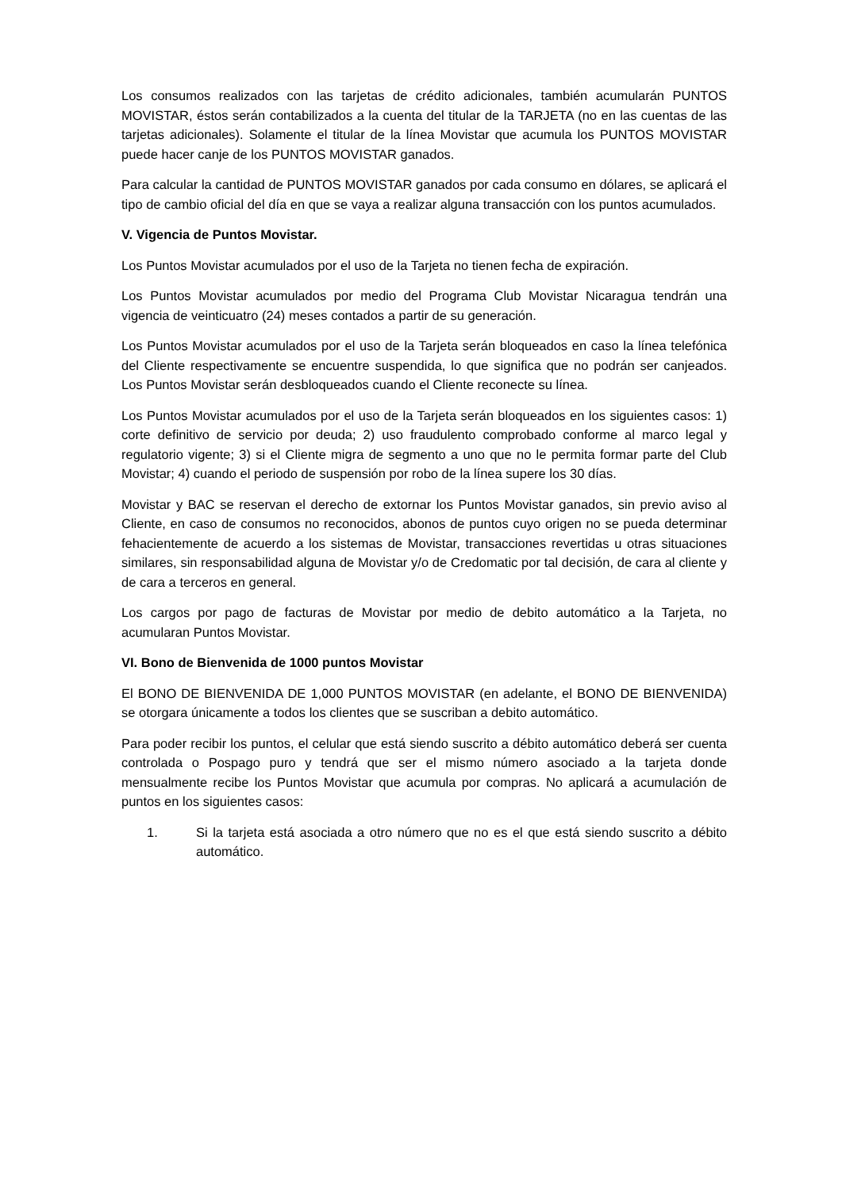Los consumos realizados con las tarjetas de crédito adicionales, también acumularán PUNTOS MOVISTAR, éstos serán contabilizados a la cuenta del titular de la TARJETA (no en las cuentas de las tarjetas adicionales). Solamente el titular de la línea Movistar que acumula los PUNTOS MOVISTAR puede hacer canje de los PUNTOS MOVISTAR ganados.
Para calcular la cantidad de PUNTOS MOVISTAR ganados por cada consumo en dólares, se aplicará el tipo de cambio oficial del día en que se vaya a realizar alguna transacción con los puntos acumulados.
V. Vigencia de Puntos Movistar.
Los Puntos Movistar acumulados por el uso de la Tarjeta no tienen fecha de expiración.
Los Puntos Movistar acumulados por medio del Programa Club Movistar Nicaragua tendrán una vigencia de veinticuatro (24) meses contados a partir de su generación.
Los Puntos Movistar acumulados por el uso de la Tarjeta serán bloqueados en caso la línea telefónica del Cliente respectivamente se encuentre suspendida, lo que significa que no podrán ser canjeados. Los Puntos Movistar serán desbloqueados cuando el Cliente reconecte su línea.
Los Puntos Movistar acumulados por el uso de la Tarjeta serán bloqueados en los siguientes casos: 1) corte definitivo de servicio por deuda; 2) uso fraudulento comprobado conforme al marco legal y regulatorio vigente; 3) si el Cliente migra de segmento a uno que no le permita formar parte del Club Movistar; 4) cuando el periodo de suspensión por robo de la línea supere los 30 días.
Movistar y BAC se reservan el derecho de extornar los Puntos Movistar ganados, sin previo aviso al Cliente, en caso de consumos no reconocidos, abonos de puntos cuyo origen no se pueda determinar fehacientemente de acuerdo a los sistemas de Movistar, transacciones revertidas u otras situaciones similares, sin responsabilidad alguna de Movistar y/o de Credomatic por tal decisión, de cara al cliente y de cara a terceros en general.
Los cargos por pago de facturas de Movistar por medio de debito automático a la Tarjeta, no acumularan Puntos Movistar.
VI. Bono de Bienvenida de 1000 puntos Movistar
El BONO DE BIENVENIDA DE 1,000 PUNTOS MOVISTAR (en adelante, el BONO DE BIENVENIDA) se otorgara únicamente a todos los clientes que se suscriban a debito automático.
Para poder recibir los puntos, el celular que está siendo suscrito a débito automático deberá ser cuenta controlada o Pospago puro y tendrá que ser el mismo número asociado a la tarjeta donde mensualmente recibe los Puntos Movistar que acumula por compras. No aplicará a acumulación de puntos en los siguientes casos:
1. Si la tarjeta está asociada a otro número que no es el que está siendo suscrito a débito automático.